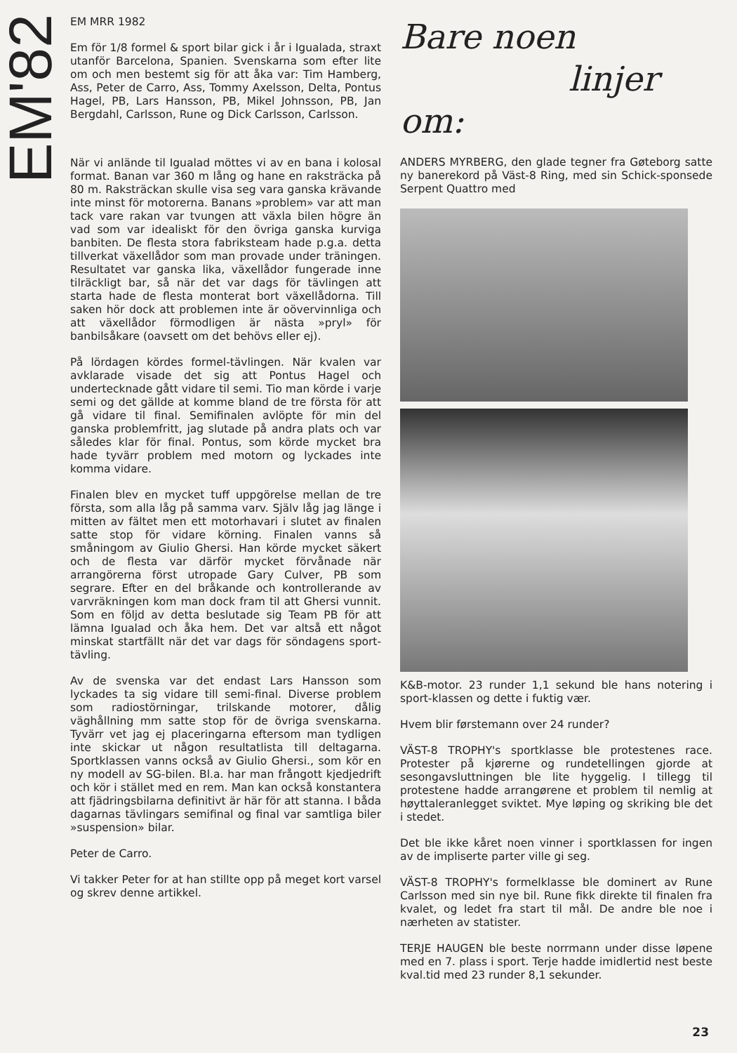EM'82
EM MRR 1982
Em för 1/8 formel & sport bilar gick i år i Igualada, straxt utanför Barcelona, Spanien. Svenskarna som efter lite om och men bestemt sig för att åka var: Tim Hamberg, Ass, Peter de Carro, Ass, Tommy Axelsson, Delta, Pontus Hagel, PB, Lars Hansson, PB, Mikel Johnsson, PB, Jan Bergdahl, Carlsson, Rune og Dick Carlsson, Carlsson.
När vi anlände til Igualad möttes vi av en bana i kolosal format. Banan var 360 m lång og hane en raksträcka på 80 m. Raksträckan skulle visa seg vara ganska krävande inte minst för motorerna. Banans »problem» var att man tack vare rakan var tvungen att växla bilen högre än vad som var idealiskt för den övriga ganska kurviga banbiten. De flesta stora fabriksteam hade p.g.a. detta tillverkat växellådor som man provade under träningen. Resultatet var ganska lika, växellådor fungerade inne tilräckligt bar, så när det var dags för tävlingen att starta hade de flesta monterat bort växellådorna. Till saken hör dock att problemen inte är oövervinnliga och att växellådor förmodligen är nästa »pryl» för banbilsåkare (oavsett om det behövs eller ej).
På lördagen kördes formel-tävlingen. När kvalen var avklarade visade det sig att Pontus Hagel och undertecknade gått vidare til semi. Tio man körde i varje semi og det gällde at komme bland de tre första för att gå vidare til final. Semifinalen avlöpte för min del ganska problemfritt, jag slutade på andra plats och var således klar för final. Pontus, som körde mycket bra hade tyvärr problem med motorn og lyckades inte komma vidare.
Finalen blev en mycket tuff uppgörelse mellan de tre första, som alla låg på samma varv. Själv låg jag länge i mitten av fältet men ett motorhavari i slutet av finalen satte stop för vidare körning. Finalen vanns så småningom av Giulio Ghersi. Han körde mycket säkert och de flesta var därför mycket förvånade när arrangörerna först utropade Gary Culver, PB som segrare. Efter en del bråkande och kontrollerande av varvräkningen kom man dock fram til att Ghersi vunnit. Som en följd av detta beslutade sig Team PB för att lämna Igualad och åka hem. Det var altså ett något minskat startfällt när det var dags för söndagens sport-tävling.
Av de svenska var det endast Lars Hansson som lyckades ta sig vidare till semi-final. Diverse problem som radiostörningar, trilskande motorer, dålig väghållning mm satte stop för de övriga svenskarna. Tyvärr vet jag ej placeringarna eftersom man tydligen inte skickar ut någon resultatlista till deltagarna. Sportklassen vanns också av Giulio Ghersi., som kör en ny modell av SG-bilen. Bl.a. har man frångott kjedjedrift och kör i stället med en rem. Man kan också konstantera att fjädringsbilarna definitivt är här för att stanna. I båda dagarnas tävlingars semifinal og final var samtliga biler »suspension» bilar.
Peter de Carro.
Vi takker Peter for at han stillte opp på meget kort varsel og skrev denne artikkel.
Bare noen
linjer om:
ANDERS MYRBERG, den glade tegner fra Gøteborg satte ny banerekord på Väst-8 Ring, med sin Schick-sponsede Serpent Quattro med
K&B-motor. 23 runder 1,1 sekund ble hans notering i sport-klassen og dette i fuktig vær.
Hvem blir førstemann over 24 runder?
VÄST-8 TROPHY's sportklasse ble protestenes race. Protester på kjørerne og rundetellingen gjorde at sesongavsluttningen ble lite hyggelig. I tillegg til protestene hadde arrangørene et problem til nemlig at høyttaleranlegget sviktet. Mye løping og skriking ble det i stedet.
Det ble ikke kåret noen vinner i sportklassen for ingen av de impliserte parter ville gi seg.
VÄST-8 TROPHY's formelklasse ble dominert av Rune Carlsson med sin nye bil. Rune fikk direkte til finalen fra kvalet, og ledet fra start til mål. De andre ble noe i nærheten av statister.
TERJE HAUGEN ble beste norrmann under disse løpene med en 7. plass i sport. Terje hadde imidlertid nest beste kval.tid med 23 runder 8,1 sekunder.
23